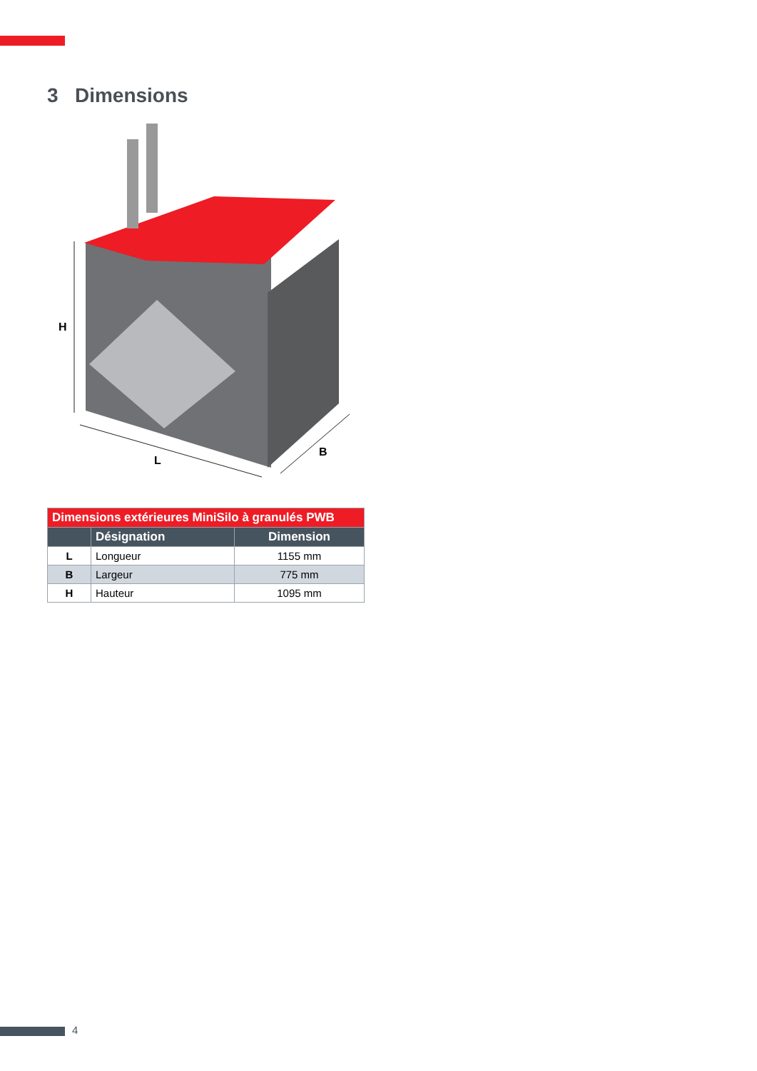3 Dimensions
H
L
B
| Dimensions extérieures MiniSilo à granulés PWB | | |
| --- | --- | --- |
| | Désignation | Dimension |
| L | Longueur | 1155 mm |
| B | Largeur | 775 mm |
| H | Hauteur | 1095 mm |
4